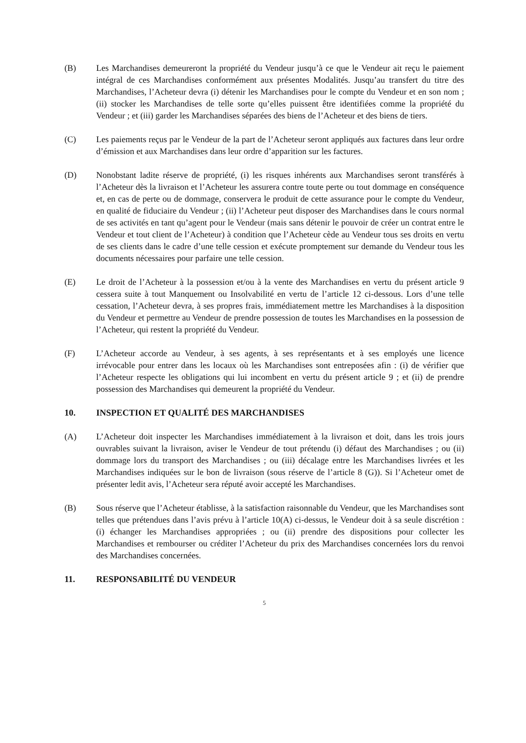(B) Les Marchandises demeureront la propriété du Vendeur jusqu’à ce que le Vendeur ait reçu le paiement intégral de ces Marchandises conformément aux présentes Modalités. Jusqu’au transfert du titre des Marchandises, l’Acheteur devra (i) détenir les Marchandises pour le compte du Vendeur et en son nom ; (ii) stocker les Marchandises de telle sorte qu’elles puissent être identifiées comme la propriété du Vendeur ; et (iii) garder les Marchandises séparées des biens de l’Acheteur et des biens de tiers.
(C) Les paiements reçus par le Vendeur de la part de l’Acheteur seront appliqués aux factures dans leur ordre d’émission et aux Marchandises dans leur ordre d’apparition sur les factures.
(D) Nonobstant ladite réserve de propriété, (i) les risques inhérents aux Marchandises seront transférés à l’Acheteur dès la livraison et l’Acheteur les assurera contre toute perte ou tout dommage en conséquence et, en cas de perte ou de dommage, conservera le produit de cette assurance pour le compte du Vendeur, en qualité de fiduciaire du Vendeur ; (ii) l’Acheteur peut disposer des Marchandises dans le cours normal de ses activités en tant qu’agent pour le Vendeur (mais sans détenir le pouvoir de créer un contrat entre le Vendeur et tout client de l’Acheteur) à condition que l’Acheteur cède au Vendeur tous ses droits en vertu de ses clients dans le cadre d’une telle cession et exécute promptement sur demande du Vendeur tous les documents nécessaires pour parfaire une telle cession.
(E) Le droit de l’Acheteur à la possession et/ou à la vente des Marchandises en vertu du présent article 9 cessera suite à tout Manquement ou Insolvabilité en vertu de l’article 12 ci-dessous. Lors d’une telle cessation, l’Acheteur devra, à ses propres frais, immédiatement mettre les Marchandises à la disposition du Vendeur et permettre au Vendeur de prendre possession de toutes les Marchandises en la possession de l’Acheteur, qui restent la propriété du Vendeur.
(F) L’Acheteur accorde au Vendeur, à ses agents, à ses représentants et à ses employés une licence irrévocable pour entrer dans les locaux où les Marchandises sont entreposées afin : (i) de vérifier que l’Acheteur respecte les obligations qui lui incombent en vertu du présent article 9 ; et (ii) de prendre possession des Marchandises qui demeurent la propriété du Vendeur.
10. INSPECTION ET QUALITÉ DES MARCHANDISES
(A) L’Acheteur doit inspecter les Marchandises immédiatement à la livraison et doit, dans les trois jours ouvrables suivant la livraison, aviser le Vendeur de tout prétendu (i) défaut des Marchandises ; ou (ii) dommage lors du transport des Marchandises ; ou (iii) décalage entre les Marchandises livrées et les Marchandises indiquées sur le bon de livraison (sous réserve de l’article 8 (G)). Si l’Acheteur omet de présenter ledit avis, l’Acheteur sera réputé avoir accepté les Marchandises.
(B) Sous réserve que l’Acheteur établisse, à la satisfaction raisonnable du Vendeur, que les Marchandises sont telles que prétendues dans l’avis prévu à l’article 10(A) ci-dessus, le Vendeur doit à sa seule discrétion : (i) échanger les Marchandises appropriées ; ou (ii) prendre des dispositions pour collecter les Marchandises et rembourser ou créditer l’Acheteur du prix des Marchandises concernées lors du renvoi des Marchandises concernées.
11. RESPONSABILITÉ DU VENDEUR
5